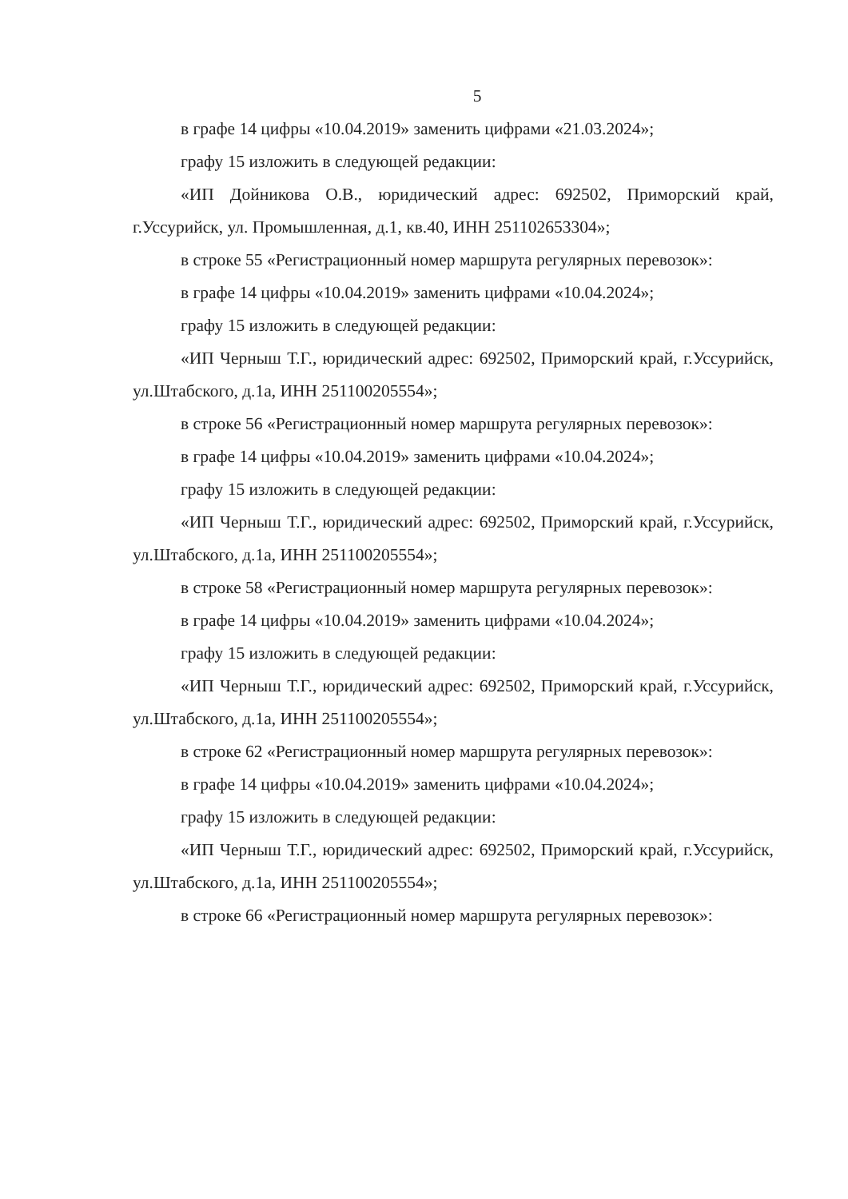5
в графе 14 цифры «10.04.2019» заменить цифрами «21.03.2024»;
графу 15 изложить в следующей редакции:
«ИП Дойникова О.В., юридический адрес: 692502, Приморский край, г.Уссурийск, ул. Промышленная, д.1, кв.40, ИНН 251102653304»;
в строке 55 «Регистрационный номер маршрута регулярных перевозок»:
в графе 14 цифры «10.04.2019» заменить цифрами «10.04.2024»;
графу 15 изложить в следующей редакции:
«ИП Черныш Т.Г., юридический адрес: 692502, Приморский край, г.Уссурийск, ул.Штабского, д.1а, ИНН 251100205554»;
в строке 56 «Регистрационный номер маршрута регулярных перевозок»:
в графе 14 цифры «10.04.2019» заменить цифрами «10.04.2024»;
графу 15 изложить в следующей редакции:
«ИП Черныш Т.Г., юридический адрес: 692502, Приморский край, г.Уссурийск, ул.Штабского, д.1а, ИНН 251100205554»;
в строке 58 «Регистрационный номер маршрута регулярных перевозок»:
в графе 14 цифры «10.04.2019» заменить цифрами «10.04.2024»;
графу 15 изложить в следующей редакции:
«ИП Черныш Т.Г., юридический адрес: 692502, Приморский край, г.Уссурийск, ул.Штабского, д.1а, ИНН 251100205554»;
в строке 62 «Регистрационный номер маршрута регулярных перевозок»:
в графе 14 цифры «10.04.2019» заменить цифрами «10.04.2024»;
графу 15 изложить в следующей редакции:
«ИП Черныш Т.Г., юридический адрес: 692502, Приморский край, г.Уссурийск, ул.Штабского, д.1а, ИНН 251100205554»;
в строке 66 «Регистрационный номер маршрута регулярных перевозок»: